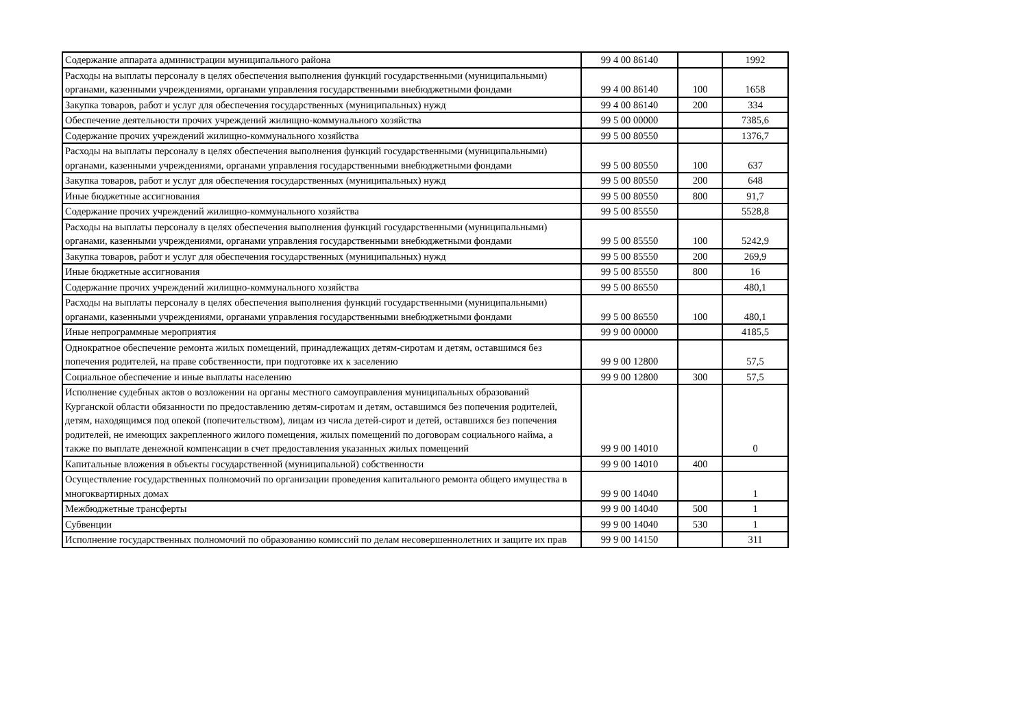| Содержание аппарата администрации муниципального района | 99 4 00 86140 | | 1992 |
| Расходы на выплаты персоналу в целях обеспечения выполнения функций государственными (муниципальными) органами, казенными учреждениями, органами управления государственными внебюджетными фондами | 99 4 00 86140 | 100 | 1658 |
| Закупка товаров, работ и услуг для обеспечения государственных (муниципальных) нужд | 99 4 00 86140 | 200 | 334 |
| Обеспечение деятельности прочих учреждений жилищно-коммунального хозяйства | 99 5 00 00000 | | 7385,6 |
| Содержание прочих учреждений жилищно-коммунального хозяйства | 99 5 00 80550 | | 1376,7 |
| Расходы на выплаты персоналу в целях обеспечения выполнения функций государственными (муниципальными) органами, казенными учреждениями, органами управления государственными внебюджетными фондами | 99 5 00 80550 | 100 | 637 |
| Закупка товаров, работ и услуг для обеспечения государственных (муниципальных) нужд | 99 5 00 80550 | 200 | 648 |
| Иные бюджетные ассигнования | 99 5 00 80550 | 800 | 91,7 |
| Содержание прочих учреждений жилищно-коммунального хозяйства | 99 5 00 85550 | | 5528,8 |
| Расходы на выплаты персоналу в целях обеспечения выполнения функций государственными (муниципальными) органами, казенными учреждениями, органами управления государственными внебюджетными фондами | 99 5 00 85550 | 100 | 5242,9 |
| Закупка товаров, работ и услуг для обеспечения государственных (муниципальных) нужд | 99 5 00 85550 | 200 | 269,9 |
| Иные бюджетные ассигнования | 99 5 00 85550 | 800 | 16 |
| Содержание прочих учреждений жилищно-коммунального хозяйства | 99 5 00 86550 | | 480,1 |
| Расходы на выплаты персоналу в целях обеспечения выполнения функций государственными (муниципальными) органами, казенными учреждениями, органами управления государственными внебюджетными фондами | 99 5 00 86550 | 100 | 480,1 |
| Иные непрограммные мероприятия | 99 9 00 00000 | | 4185,5 |
| Однократное обеспечение ремонта жилых помещений, принадлежащих детям-сиротам и детям, оставшимся без попечения родителей, на праве собственности, при подготовке их к заселению | 99 9 00 12800 | | 57,5 |
| Социальное обеспечение и иные выплаты населению | 99 9 00 12800 | 300 | 57,5 |
| Исполнение судебных актов о возложении на органы местного самоуправления муниципальных образований Курганской области обязанности по предоставлению детям-сиротам и детям, оставшимся без попечения родителей, детям, находящимся под опекой (попечительством), лицам из числа детей-сирот и детей, оставшихся без попечения родителей, не имеющих закрепленного жилого помещения, жилых помещений по договорам социального найма, а также по выплате денежной компенсации в счет предоставления указанных жилых помещений | 99 9 00 14010 | | 0 |
| Капитальные вложения в объекты государственной (муниципальной) собственности | 99 9 00 14010 | 400 | |
| Осуществление государственных полномочий по организации проведения капитального ремонта общего имущества в многоквартирных домах | 99 9 00 14040 | | 1 |
| Межбюджетные трансферты | 99 9 00 14040 | 500 | 1 |
| Субвенции | 99 9 00 14040 | 530 | 1 |
| Исполнение государственных полномочий по образованию комиссий по делам несовершеннолетних и защите их прав | 99 9 00 14150 | | 311 |